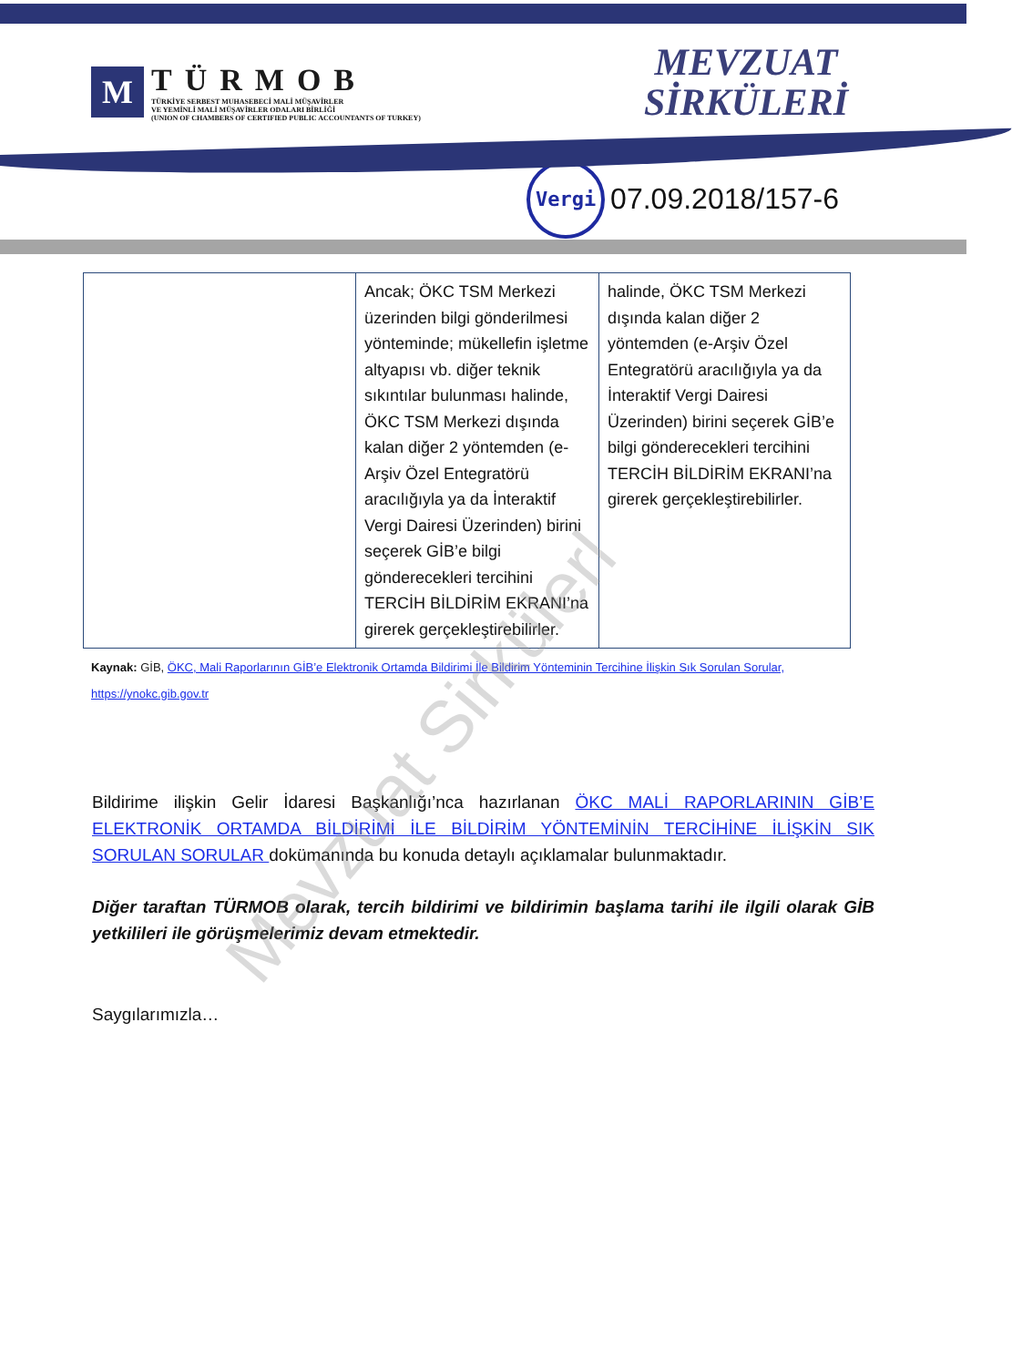M
TÜRMOB
TÜRKİYE SERBEST MUHASEBECİ MALİ MÜŞAVİRLER
VE YEMİNLİ MALİ MÜŞAVİRLER ODALARI BİRLİĞİ
(UNION OF CHAMBERS OF CERTIFIED PUBLIC ACCOUNTANTS OF TURKEY)
MEVZUAT
SİRKÜLERİ
Vergi
07.09.2018/157-6
| | Ancak; ÖKC TSM Merkezi üzerinden bilgi gönderilmesi yönteminde; mükellefin işletme altyapısı vb. diğer teknik sıkıntılar bulunması halinde, ÖKC TSM Merkezi dışında kalan diğer 2 yöntemden (e-Arşiv Özel Entegratörü aracılığıyla ya da İnteraktif Vergi Dairesi Üzerinden) birini seçerek GİB’e bilgi gönderecekleri tercihini TERCİH BİLDİRİM EKRANI’na girerek gerçekleştirebilirler. | halinde, ÖKC TSM Merkezi dışında kalan diğer 2 yöntemden (e-Arşiv Özel Entegratörü aracılığıyla ya da İnteraktif Vergi Dairesi Üzerinden) birini seçerek GİB’e bilgi gönderecekleri tercihini TERCİH BİLDİRİM EKRANI’na girerek gerçekleştirebilirler. |
Kaynak: GİB, ÖKC, Mali Raporlarının GİB’e Elektronik Ortamda Bildirimi İle Bildirim Yönteminin Tercihine İlişkin Sık Sorulan Sorular,
https://ynokc.gib.gov.tr
Bildirime ilişkin Gelir İdaresi Başkanlığı’nca hazırlanan ÖKC MALİ RAPORLARININ GİB’E ELEKTRONİK ORTAMDA BİLDİRİMİ İLE BİLDİRİM YÖNTEMİNİN TERCİHİNE İLİŞKİN SIK SORULAN SORULAR dokümanında bu konuda detaylı açıklamalar bulunmaktadır.
Diğer taraftan TÜRMOB olarak, tercih bildirimi ve bildirimin başlama tarihi ile ilgili olarak GİB yetkilileri ile görüşmelerimiz devam etmektedir.
Saygılarımızla…
Mevzuat Sirkülerl